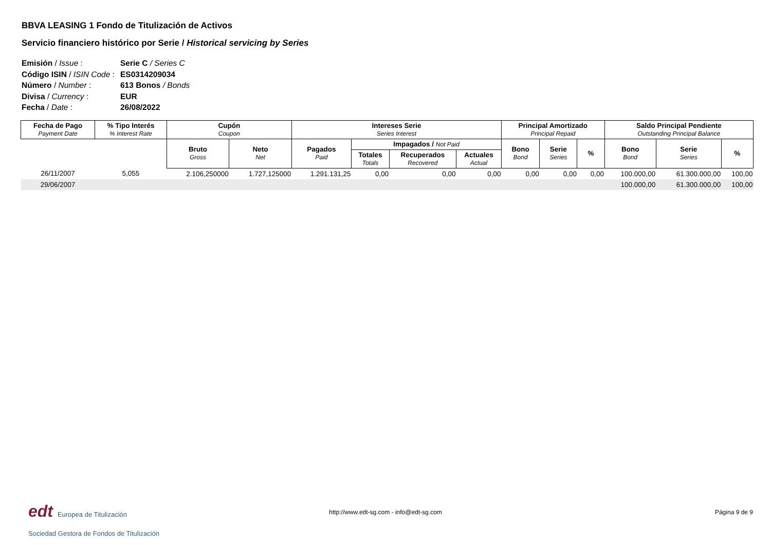BBVA LEASING 1 Fondo de Titulización de Activos
Servicio financiero histórico por Serie / Historical servicing by Series
Emisión / Issue : Serie C / Series C
Código ISIN / ISIN Code : ES0314209034
Número / Number : 613 Bonos / Bonds
Divisa / Currency : EUR
Fecha / Date : 26/08/2022
| Fecha de Pago Payment Date | % Tipo Interés % Interest Rate | Cupón Coupon | | Intereses Serie Series Interest | | | | Principal Amortizado Principal Repaid | | | Saldo Principal Pendiente Outstanding Principal Balance | | |
| --- | --- | --- | --- | --- | --- | --- | --- | --- | --- | --- | --- | --- | --- |
| | | Bruto Gross | Neto Net | Pagados Paid | Impagados / Not Paid | | | Bono Bond | Serie Series | % | Bono Bond | Serie Series | % |
| | | | | | Totales Totals | Recuperados Recovered | Actuales Actual | | | | | | |
| 26/11/2007 | 5,055 | 2.106,250000 | 1.727,125000 | 1.291.131,25 | 0,00 | 0,00 | 0,00 | 0,00 | 0,00 | 0,00 | 100.000,00 | 61.300.000,00 | 100,00 |
| 29/06/2007 | | | | | | | | | | | 100.000,00 | 61.300.000,00 | 100,00 |
edt Europea de Titulización
Sociedad Gestora de Fondos de Titulización
http://www.edt-sg.com - info@edt-sg.com
Página 9 de 9